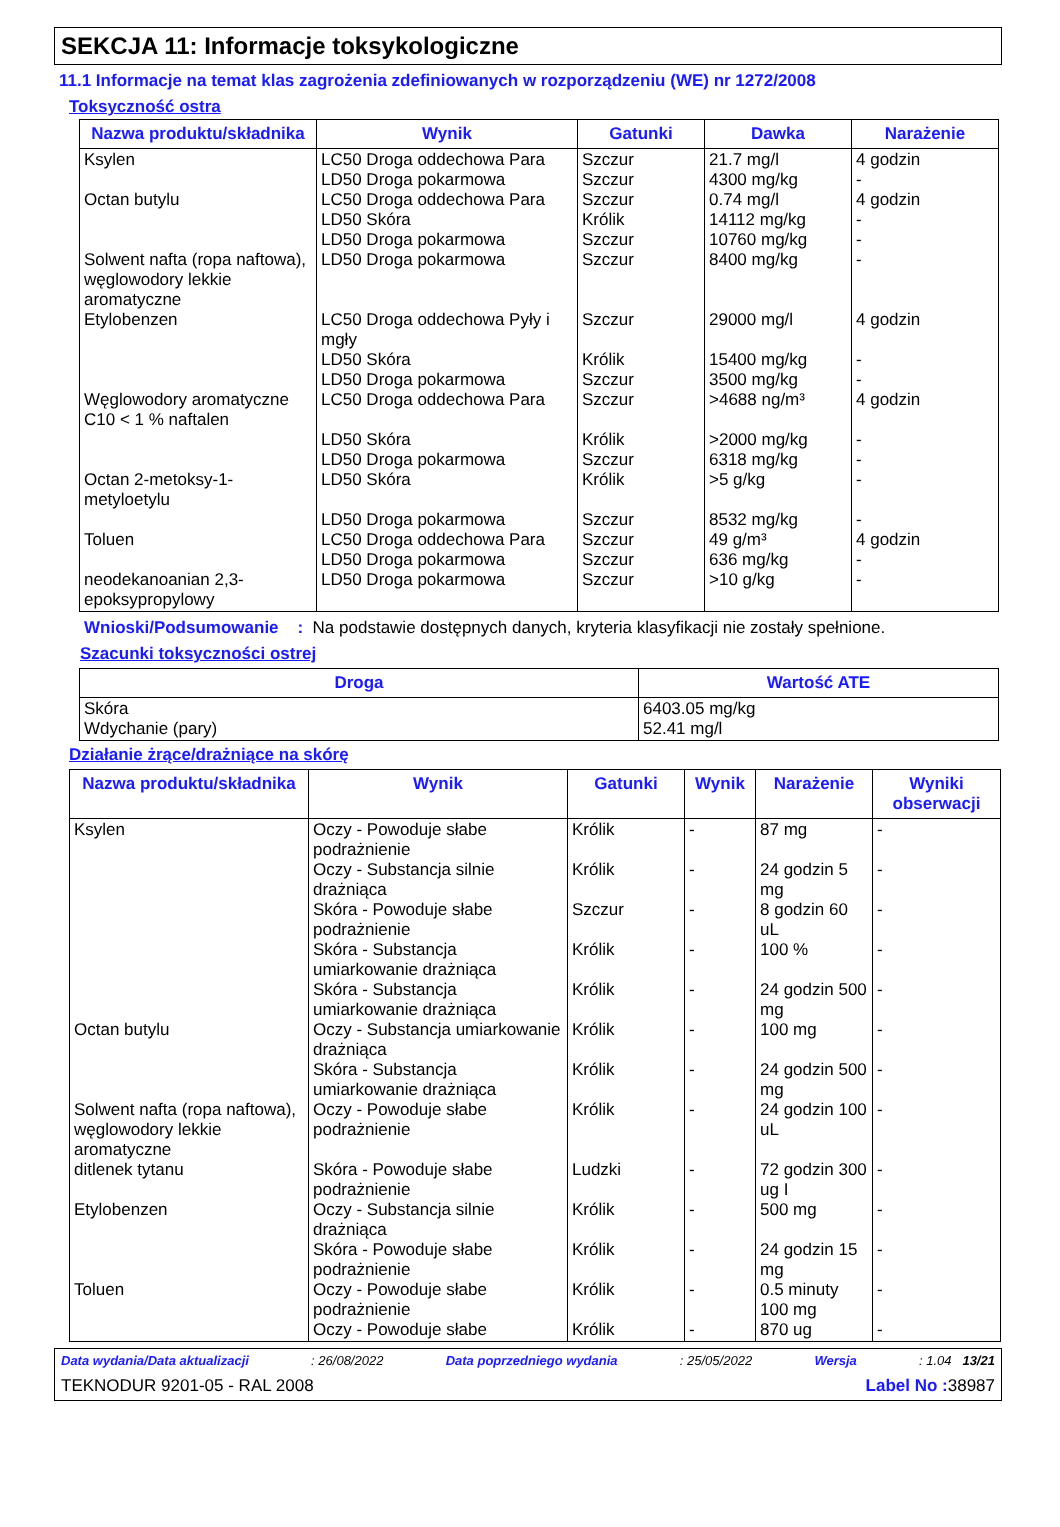SEKCJA 11: Informacje toksykologiczne
11.1 Informacje na temat klas zagrożenia zdefiniowanych w rozporządzeniu (WE) nr 1272/2008
Toksyczność ostra
| Nazwa produktu/składnika | Wynik | Gatunki | Dawka | Narażenie |
| --- | --- | --- | --- | --- |
| Ksylen Octan butylu Solwent nafta (ropa naftowa), węglowodory lekkie aromatyczne Etylobenzen Węglowodory aromatyczne C10 < 1 % naftalen Octan 2-metoksy-1-metyloetylu Toluen neodekanoanian 2,3-epoksypropylowy | LC50 Droga oddechowa Para LD50 Droga pokarmowa LC50 Droga oddechowa Para LD50 Skóra LD50 Droga pokarmowa LD50 Droga pokarmowa LC50 Droga oddechowa Pyły i mgły LD50 Skóra LD50 Droga pokarmowa LC50 Droga oddechowa Para LD50 Skóra LD50 Droga pokarmowa LD50 Skóra LD50 Droga pokarmowa LC50 Droga oddechowa Para LD50 Droga pokarmowa LD50 Droga pokarmowa | Szczur Szczur Szczur Królik Szczur Szczur Szczur Królik Szczur Szczur Królik Szczur Królik Szczur Szczur Szczur Szczur | 21.7 mg/l 4300 mg/kg 0.74 mg/l 14112 mg/kg 10760 mg/kg 8400 mg/kg 29000 mg/l 15400 mg/kg 3500 mg/kg >4688 ng/m³ >2000 mg/kg 6318 mg/kg >5 g/kg 8532 mg/kg 49 g/m³ 636 mg/kg >10 g/kg | 4 godzin - 4 godzin - - - 4 godzin - - 4 godzin - - - - 4 godzin - - |
Wnioski/Podsumowanie : Na podstawie dostępnych danych, kryteria klasyfikacji nie zostały spełnione.
Szacunki toksyczności ostrej
| Droga | Wartość ATE |
| --- | --- |
| Skóra Wdychanie (pary) | 6403.05 mg/kg 52.41 mg/l |
Działanie żrące/drażniące na skórę
| Nazwa produktu/składnika | Wynik | Gatunki | Wynik | Narażenie | Wyniki obserwacji |
| --- | --- | --- | --- | --- | --- |
| Ksylen Octan butylu Solwent nafta (ropa naftowa), węglowodory lekkie aromatyczne ditlenek tytanu Etylobenzen Toluen | Oczy - Powoduje słabe podrażnienie Oczy - Substancja silnie drażniąca Skóra - Powoduje słabe podrażnienie Skóra - Substancja umiarkowanie drażniąca Skóra - Substancja umiarkowanie drażniąca Oczy - Substancja umiarkowanie drażniąca Skóra - Substancja umiarkowanie drażniąca Oczy - Powoduje słabe podrażnienie Skóra - Powoduje słabe podrażnienie Oczy - Substancja silnie drażniąca Skóra - Powoduje słabe podrażnienie Oczy - Powoduje słabe podrażnienie Oczy - Powoduje słabe | Królik Królik Szczur Królik Królik Królik Królik Królik Ludzki Królik Królik Królik Królik | - - - - - - - - - - - - - | 87 mg 24 godzin 5 mg 8 godzin 60 uL 100 % 24 godzin 500 mg 100 mg 24 godzin 500 mg 24 godzin 100 uL 72 godzin 300 ug I 500 mg 24 godzin 15 mg 0.5 minuty 100 mg 870 ug | - - - - - - - - - - - - - |
Data wydania/Data aktualizacji: 26/08/2022 Data poprzedniego wydania: 25/05/2022 Wersja: 1.04 13/21
TEKNODUR 9201-05 - RAL 2008 Label No : 38987